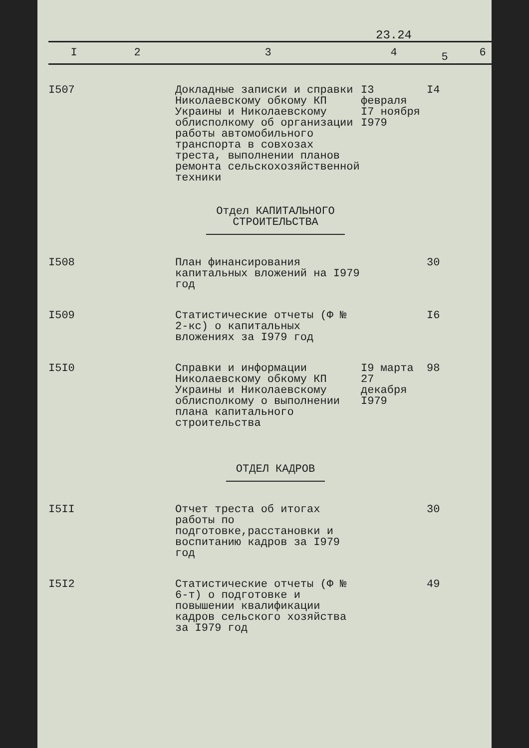23.24
| I | 2 | 3 | 4 | 5 | 6 |
| --- | --- | --- | --- | --- | --- |
| I507 | | Докладные записки и справки Николаевскому обкому КП Украины и Николаевскому облисполкому об организации работы автомобильного транспорта в совхозах треста, выполнении планов ремонта сельскохозяйственной техники | I3 февраля I7 ноября I979 | I4 | |
| Отдел КАПИТАЛЬНОГО СТРОИТЕЛЬСТВА | | | | | |
| I508 | | План финансирования капитальных вложений на I979 год | | 30 | |
| I509 | | Статистические отчеты (Ф № 2-кс) о капитальных вложениях за I979 год | | I6 | |
| I5I0 | | Справки и информации Николаевскому обкому КП Украины и Николаевскому облисполкому о выполнении плана капитального строительства | I9 марта 27 декабря I979 | 98 | |
| ОТДЕЛ КАДРОВ | | | | | |
| I5II | | Отчет треста об итогах работы по подготовке,расстановки и воспитанию кадров за I979 год | | 30 | |
| I5I2 | | Статистические отчеты (Ф № 6-т) о подготовке и повышении квалификации кадров сельского хозяйства за I979 год | | 49 | |